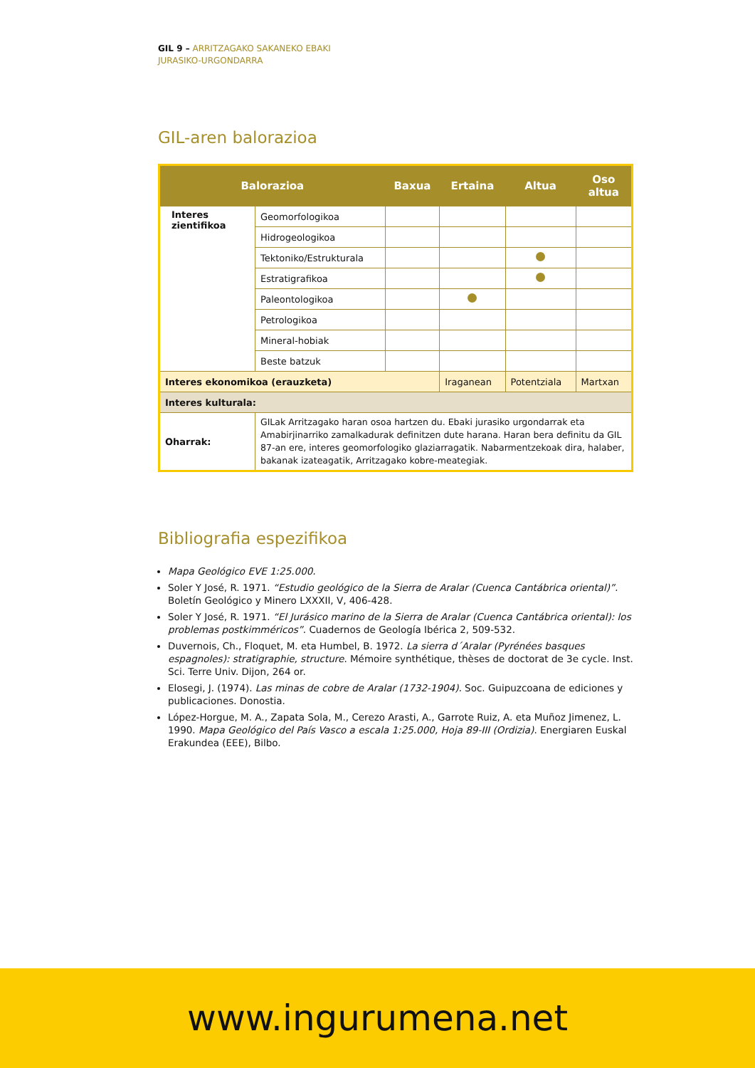GIL 9 – ARRITZAGAKO SAKANEKO EBAKI
JURASIKO-URGONDARRA
GIL-aren balorazioa
| Balorazioa | | Baxua | Ertaina | Altua | Oso altua |
| --- | --- | --- | --- | --- | --- |
| Interes zientifikoa | Geomorfologikoa | | | | |
| | Hidrogeologikoa | | | | |
| | Tektoniko/Estrukturala | | | | |
| | Estratigrafikoa | | | | |
| | Paleontologikoa | | | | |
| | Petrologikoa | | | | |
| | Mineral-hobiak | | | | |
| | Beste batzuk | | | | |
| Interes ekonomikoa (erauzketa) | | | Iraganean | Potentziala | Martxan |
| Interes kulturala: | | | | | |
| Oharrak: | GILak Arritzagako haran osoa hartzen du. Ebaki jurasiko urgondarrak eta Amabirjinarriko zamalkadurak definitzen dute harana. Haran bera definitu da GIL 87-an ere, interes geomorfologiko glaziarragatik. Nabarmentzekoak dira, halaber, bakanak izateagatik, Arritzagako kobre-meategiak. | | | | |
Bibliografia espezifikoa
Mapa Geológico EVE 1:25.000.
Soler Y José, R. 1971. “Estudio geológico de la Sierra de Aralar (Cuenca Cantábrica oriental)”. Boletín Geológico y Minero LXXXII, V, 406-428.
Soler Y José, R. 1971. “El Jurásico marino de la Sierra de Aralar (Cuenca Cantábrica oriental): los problemas postkimméricos”. Cuadernos de Geología Ibérica 2, 509-532.
Duvernois, Ch., Floquet, M. eta Humbel, B. 1972. La sierra d´Aralar (Pyrénées basques espagnoles): stratigraphie, structure. Mémoire synthétique, thèses de doctorat de 3e cycle. Inst. Sci. Terre Univ. Dijon, 264 or.
Elosegi, J. (1974). Las minas de cobre de Aralar (1732-1904). Soc. Guipuzcoana de ediciones y publicaciones. Donostia.
López-Horgue, M. A., Zapata Sola, M., Cerezo Arasti, A., Garrote Ruiz, A. eta Muñoz Jimenez, L. 1990. Mapa Geológico del País Vasco a escala 1:25.000, Hoja 89-III (Ordizia). Energiaren Euskal Erakundea (EEE), Bilbo.
www.ingurumena.net